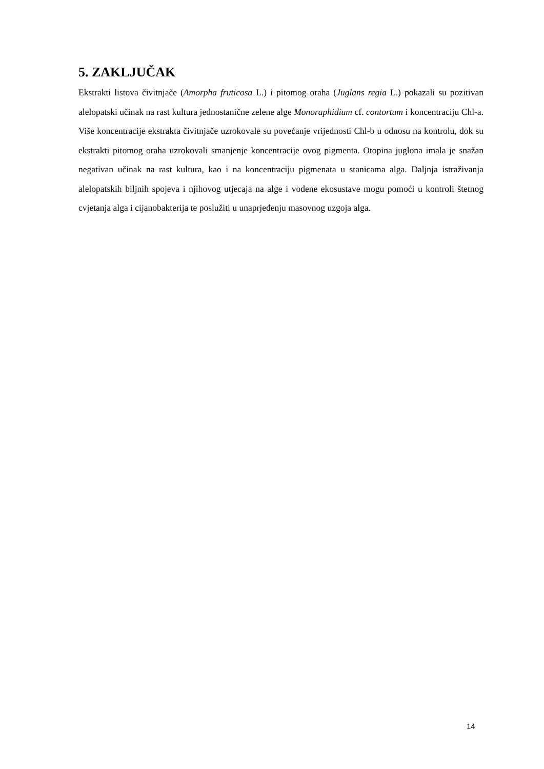5. ZAKLJUČAK
Ekstrakti listova čivitnjače (Amorpha fruticosa L.) i pitomog oraha (Juglans regia L.) pokazali su pozitivan alelopatski učinak na rast kultura jednostanične zelene alge Monoraphidium cf. contortum i koncentraciju Chl-a. Više koncentracije ekstrakta čivitnjače uzrokovale su povećanje vrijednosti Chl-b u odnosu na kontrolu, dok su ekstrakti pitomog oraha uzrokovali smanjenje koncentracije ovog pigmenta. Otopina juglona imala je snažan negativan učinak na rast kultura, kao i na koncentraciju pigmenata u stanicama alga. Daljnja istraživanja alelopatskih biljnih spojeva i njihovog utjecaja na alge i vodene ekosustave mogu pomoći u kontroli štetnog cvjetanja alga i cijanobakterija te poslužiti u unaprjeđenju masovnog uzgoja alga.
14